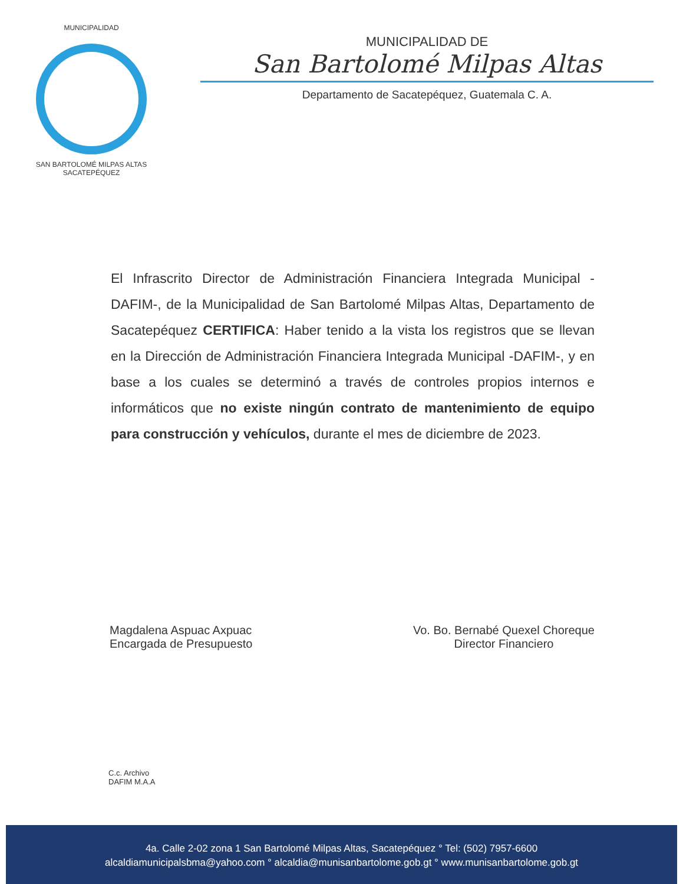MUNICIPALIDAD
SAN BARTOLOMÉ MILPAS ALTAS
SACATEPÉQUEZ
MUNICIPALIDAD DE
San Bartolomé Milpas Altas
Departamento de Sacatepéquez, Guatemala C. A.
El Infrascrito Director de Administración Financiera Integrada Municipal -DAFIM-, de la Municipalidad de San Bartolomé Milpas Altas, Departamento de Sacatepéquez CERTIFICA: Haber tenido a la vista los registros que se llevan en la Dirección de Administración Financiera Integrada Municipal -DAFIM-, y en base a los cuales se determinó a través de controles propios internos e informáticos que no existe ningún contrato de mantenimiento de equipo para construcción y vehículos, durante el mes de diciembre de 2023.
Magdalena Aspuac Axpuac
Encargada de Presupuesto
Vo. Bo. Bernabé Quexel Choreque
Director Financiero
C.c. Archivo
DAFIM M.A.A
4a. Calle 2-02 zona 1 San Bartolomé Milpas Altas, Sacatepéquez ° Tel: (502) 7957-6600
alcaldiamunicipalsbma@yahoo.com ° alcaldia@munisanbartolome.gob.gt ° www.munisanbartolome.gob.gt